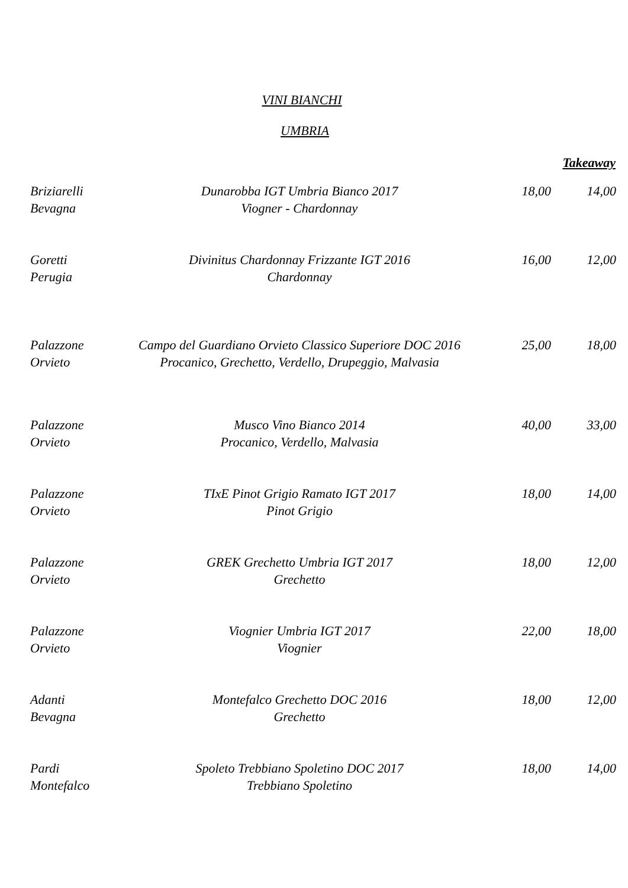VINI BIANCHI
UMBRIA
Takeaway
| Briziarelli Bevagna | Dunarobba IGT Umbria Bianco 2017 Viogner - Chardonnay | 18,00 | 14,00 |
| Goretti Perugia | Divinitus Chardonnay Frizzante IGT 2016 Chardonnay | 16,00 | 12,00 |
| Palazzone Orvieto | Campo del Guardiano Orvieto Classico Superiore DOC 2016 Procanico, Grechetto, Verdello, Drupeggio, Malvasia | 25,00 | 18,00 |
| Palazzone Orvieto | Musco Vino Bianco 2014 Procanico, Verdello, Malvasia | 40,00 | 33,00 |
| Palazzone Orvieto | TIxE Pinot Grigio Ramato IGT 2017 Pinot Grigio | 18,00 | 14,00 |
| Palazzone Orvieto | GREK Grechetto Umbria IGT 2017 Grechetto | 18,00 | 12,00 |
| Palazzone Orvieto | Viognier Umbria IGT 2017 Viognier | 22,00 | 18,00 |
| Adanti Bevagna | Montefalco Grechetto DOC 2016 Grechetto | 18,00 | 12,00 |
| Pardi Montefalco | Spoleto Trebbiano Spoletino DOC 2017 Trebbiano Spoletino | 18,00 | 14,00 |